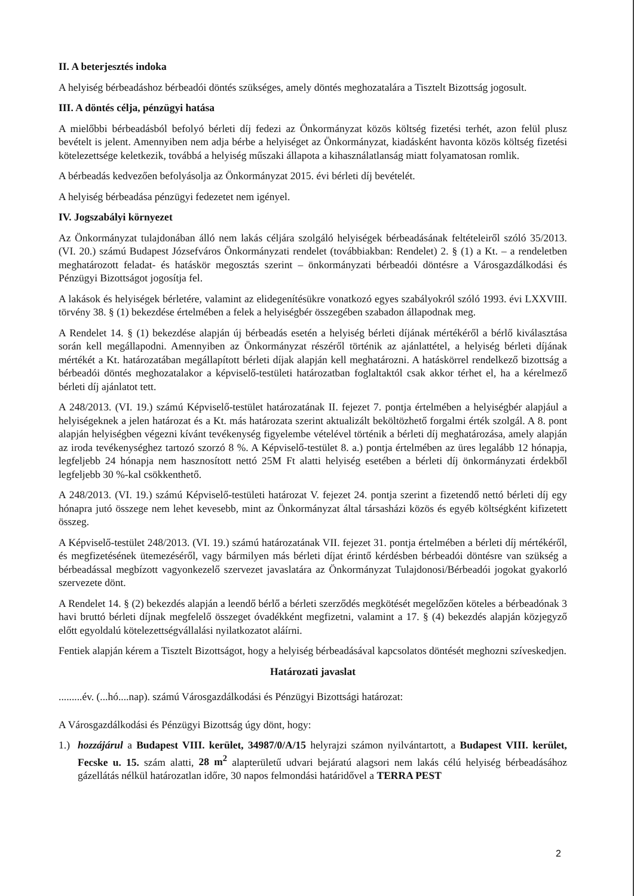II. A beterjesztés indoka
A helyiség bérbeadáshoz bérbeadói döntés szükséges, amely döntés meghozatalára a Tisztelt Bizottság jogosult.
III. A döntés célja, pénzügyi hatása
A mielőbbi bérbeadásból befolyó bérleti díj fedezi az Önkormányzat közös költség fizetési terhét, azon felül plusz bevételt is jelent. Amennyiben nem adja bérbe a helyiséget az Önkormányzat, kiadásként havonta közös költség fizetési kötelezettsége keletkezik, továbbá a helyiség műszaki állapota a kihasználatlanság miatt folyamatosan romlik.
A bérbeadás kedvezően befolyásolja az Önkormányzat 2015. évi bérleti díj bevételét.
A helyiség bérbeadása pénzügyi fedezetet nem igényel.
IV. Jogszabályi környezet
Az Önkormányzat tulajdonában álló nem lakás céljára szolgáló helyiségek bérbeadásának feltételeiről szóló 35/2013. (VI. 20.) számú Budapest Józsefváros Önkormányzati rendelet (továbbiakban: Rendelet) 2. § (1) a Kt. – a rendeletben meghatározott feladat- és hatáskör megosztás szerint – önkormányzati bérbeadói döntésre a Városgazdálkodási és Pénzügyi Bizottságot jogosítja fel.
A lakások és helyiségek bérletére, valamint az elidegenítésükre vonatkozó egyes szabályokról szóló 1993. évi LXXVIII. törvény 38. § (1) bekezdése értelmében a felek a helyiségbér összegében szabadon állapodnak meg.
A Rendelet 14. § (1) bekezdése alapján új bérbeadás esetén a helyiség bérleti díjának mértékéről a bérlő kiválasztása során kell megállapodni. Amennyiben az Önkormányzat részéről történik az ajánlattétel, a helyiség bérleti díjának mértékét a Kt. határozatában megállapított bérleti díjak alapján kell meghatározni. A hatáskörrel rendelkező bizottság a bérbeadói döntés meghozatalakor a képviselő-testületi határozatban foglaltaktól csak akkor térhet el, ha a kérelmező bérleti díj ajánlatot tett.
A 248/2013. (VI. 19.) számú Képviselő-testület határozatának II. fejezet 7. pontja értelmében a helyiségbér alapjául a helyiségeknek a jelen határozat és a Kt. más határozata szerint aktualizált beköltözhető forgalmi érték szolgál. A 8. pont alapján helyiségben végezni kívánt tevékenység figyelembe vételével történik a bérleti díj meghatározása, amely alapján az iroda tevékenységhez tartozó szorzó 8 %. A Képviselő-testület 8. a.) pontja értelmében az üres legalább 12 hónapja, legfeljebb 24 hónapja nem hasznosított nettó 25M Ft alatti helyiség esetében a bérleti díj önkormányzati érdekből legfeljebb 30 %-kal csökkenthető.
A 248/2013. (VI. 19.) számú Képviselő-testületi határozat V. fejezet 24. pontja szerint a fizetendő nettó bérleti díj egy hónapra jutó összege nem lehet kevesebb, mint az Önkormányzat által társasházi közös és egyéb költségként kifizetett összeg.
A Képviselő-testület 248/2013. (VI. 19.) számú határozatának VII. fejezet 31. pontja értelmében a bérleti díj mértékéről, és megfizetésének ütemezéséről, vagy bármilyen más bérleti díjat érintő kérdésben bérbeadói döntésre van szükség a bérbeadással megbízott vagyonkezelő szervezet javaslatára az Önkormányzat Tulajdonosi/Bérbeadói jogokat gyakorló szervezete dönt.
A Rendelet 14. § (2) bekezdés alapján a leendő bérlő a bérleti szerződés megkötését megelőzően köteles a bérbeadónak 3 havi bruttó bérleti díjnak megfelelő összeget óvadékként megfizetni, valamint a 17. § (4) bekezdés alapján közjegyző előtt egyoldalú kötelezettségvállalási nyilatkozatot aláírni.
Fentiek alapján kérem a Tisztelt Bizottságot, hogy a helyiség bérbeadásával kapcsolatos döntését meghozni szíveskedjen.
Határozati javaslat
.........év. (...hó....nap). számú Városgazdálkodási és Pénzügyi Bizottsági határozat:
A Városgazdálkodási és Pénzügyi Bizottság úgy dönt, hogy:
1.) hozzájárul a Budapest VIII. kerület, 34987/0/A/15 helyrajzi számon nyilvántartott, a Budapest VIII. kerület, Fecske u. 15. szám alatti, 28 m<sup>2</sup> alapterületű udvari bejáratú alagsori nem lakás célú helyiség bérbeadásához gázellátás nélkül határozatlan időre, 30 napos felmondási határidővel a TERRA PEST
2